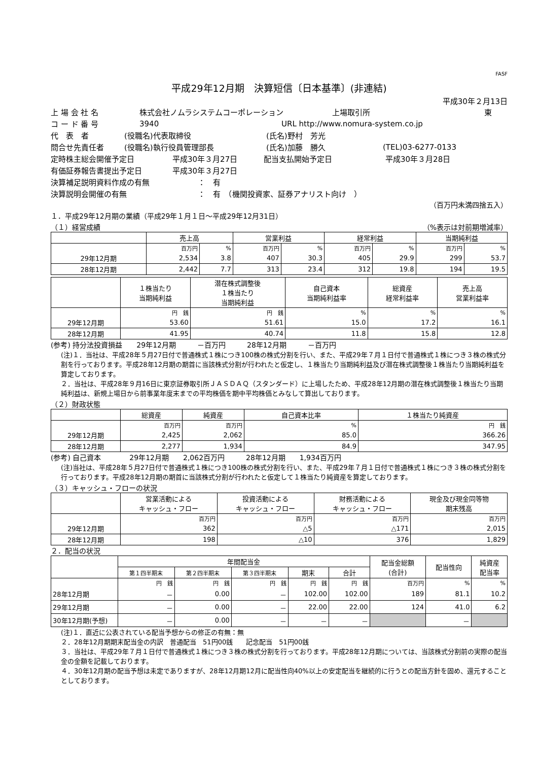FASF
平成29年12月期　決算短信〔日本基準〕(非連結)
平成30年２月13日
上 場 会 社 名 株式会社ノムラシステムコーポレーション 上場取引所 東
コ ー ド 番 号 3940 URL http://www.nomura-system.co.jp
代　表　者 (役職名)代表取締役 (氏名)野村　芳光
問合せ先責任者 (役職名)執行役員管理部長 (氏名)加藤　勝久 (TEL)03-6277-0133
定時株主総会開催予定日 平成30年３月27日 配当支払開始予定日 平成30年３月28日
有価証券報告書提出予定日 平成30年３月27日
決算補足説明資料作成の有無 ：　有
決算説明会開催の有無 ：　有　（機関投資家、証券アナリスト向け　）
（百万円未満四捨五入）
１．平成29年12月期の業績（平成29年１月１日～平成29年12月31日）
（１）経営成績 （%表示は対前期増減率）
| | 売上高 | | 営業利益 | | 経常利益 | | 当期純利益 | |
| --- | --- | --- | --- | --- | --- | --- | --- | --- |
| | 百万円 | % | 百万円 | % | 百万円 | % | 百万円 | % |
| 29年12月期 | 2,534 | 3.8 | 407 | 30.3 | 405 | 29.9 | 299 | 53.7 |
| 28年12月期 | 2,442 | 7.7 | 313 | 23.4 | 312 | 19.8 | 194 | 19.5 |
| | １株当たり 当期純利益 | 潜在株式調整後 １株当たり 当期純利益 | 自己資本 当期純利益率 | 総資産 経常利益率 | 売上高 営業利益率 |
| --- | --- | --- | --- | --- | --- |
| | 円 銭 | 円 銭 | % | % | % |
| 29年12月期 | 53.60 | 51.61 | 15.0 | 17.2 | 16.1 |
| 28年12月期 | 41.95 | 40.74 | 11.8 | 15.8 | 12.8 |
(参考) 持分法投資損益　　29年12月期　　　－百万円　　　28年12月期　　　－百万円
(注)１．当社は、平成28年５月27日付で普通株式１株につき100株の株式分割を行い、また、平成29年７月１日付で普通株式１株につき３株の株式分割を行っております。平成28年12月期の期首に当該株式分割が行われたと仮定し、１株当たり当期純利益及び潜在株式調整後１株当たり当期純利益を算定しております。
２．当社は、平成28年９月16日に東京証券取引所ＪＡＳＤＡＱ（スタンダード）に上場したため、平成28年12月期の潜在株式調整後１株当たり当期純利益は、新規上場日から前事業年度末までの平均株価を期中平均株価とみなして算出しております。
（２）財政状態
| | 総資産 | 純資産 | 自己資本比率 | １株当たり純資産 |
| --- | --- | --- | --- | --- |
| | 百万円 | 百万円 | % | 円 銭 |
| 29年12月期 | 2,425 | 2,062 | 85.0 | 366.26 |
| 28年12月期 | 2,277 | 1,934 | 84.9 | 347.95 |
(参考) 自己資本　　　　29年12月期　　2,062百万円　　　28年12月期　　1,934百万円
(注)当社は、平成28年５月27日付で普通株式１株につき100株の株式分割を行い、また、平成29年７月１日付で普通株式１株につき３株の株式分割を行っております。平成28年12月期の期首に当該株式分割が行われたと仮定して１株当たり純資産を算定しております。
（３）キャッシュ・フローの状況
| | 営業活動による キャッシュ・フロー | 投資活動による キャッシュ・フロー | 財務活動による キャッシュ・フロー | 現金及び現金同等物 期末残高 |
| --- | --- | --- | --- | --- |
| | 百万円 | 百万円 | 百万円 | 百万円 |
| 29年12月期 | 362 | △5 | △171 | 2,015 |
| 28年12月期 | 198 | △10 | 376 | 1,829 |
２．配当の状況
| | 年間配当金 | | | | | 配当金総額 (合計) | 配当性向 | 純資産 配当率 |
| --- | --- | --- | --- | --- | --- | --- | --- | --- |
| | 第１四半期末 | 第２四半期末 | 第３四半期末 | 期末 | 合計 | | | |
| | 円 銭 | 円 銭 | 円 銭 | 円 銭 | 円 銭 | 百万円 | % | % |
| 28年12月期 | － | 0.00 | － | 102.00 | 102.00 | 189 | 81.1 | 10.2 |
| 29年12月期 | － | 0.00 | － | 22.00 | 22.00 | 124 | 41.0 | 6.2 |
| 30年12月期(予想) | － | 0.00 | － | － | － | | － | |
(注)１．直近に公表されている配当予想からの修正の有無：無
２．28年12月期期末配当金の内訳　普通配当　51円00銭　　記念配当　51円00銭
３．当社は、平成29年７月１日付で普通株式１株につき３株の株式分割を行っております。平成28年12月期については、当該株式分割前の実際の配当金の金額を記載しております。
４．30年12月期の配当予想は未定でありますが、28年12月期12月に配当性向40%以上の安定配当を継続的に行うとの配当方針を固め、還元することとしております。